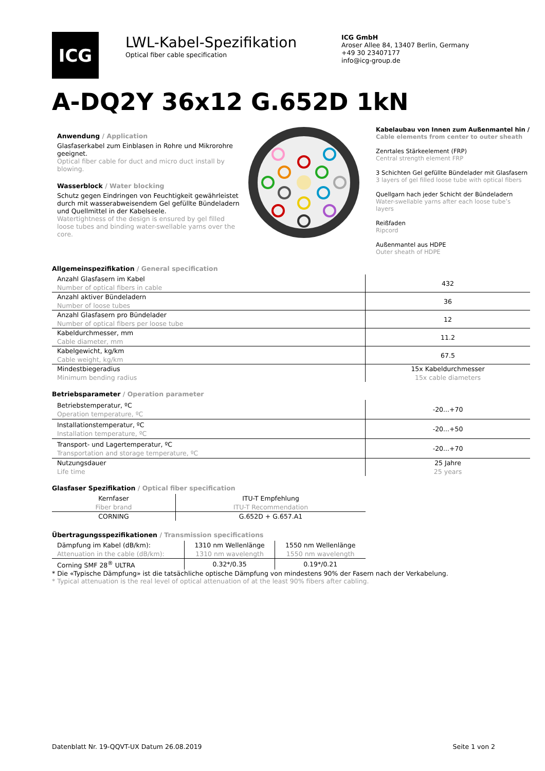ICG
LWL-Kabel-Spezifikation
Optical fiber cable specification
ICG GmbH
Aroser Allee 84, 13407 Berlin, Germany
+49 30 23407177
info@icg-group.de
A-DQ2Y 36x12 G.652D 1kN
Anwendung / Application
Glasfaserkabel zum Einblasen in Rohre und Mikrorohre geeignet.
Optical fiber cable for duct and micro duct install by blowing.
Wasserblock / Water blocking
Schutz gegen Eindringen von Feuchtigkeit gewährleistet durch mit wasserabweisendem Gel gefüllte Bündeladern und Quellmittel in der Kabelseele.
Watertightness of the design is ensured by gel filled loose tubes and binding water-swellable yarns over the core.
Kabelaubau von Innen zum Außenmantel hin /
Cable elements from center to outer sheath
Zenrtales Stärkeelement (FRP)
Central strength element FRP
3 Schichten Gel gefüllte Bündelader mit Glasfasern
3 layers of gel filled loose tube with optical fibers
Quellgarn hach jeder Schicht der Bündeladern
Water-swellable yarns after each loose tube’s layers
Reißfaden
Ripcord
Außenmantel aus HDPE
Outer sheath of HDPE
Allgemeinspezifikation / General specification
| Anzahl Glasfasern im Kabel Number of optical fibers in cable | 432 |
| Anzahl aktiver Bündeladern Number of loose tubes | 36 |
| Anzahl Glasfasern pro Bündelader Number of optical fibers per loose tube | 12 |
| Kabeldurchmesser, mm Cable diameter, mm | 11.2 |
| Kabelgewicht, kg/km Cable weight, kg/km | 67.5 |
| Mindestbiegeradius Minimum bending radius | 15x Kabeldurchmesser 15x cable diameters |
Betriebsparameter / Operation parameter
| Betriebstemperatur, ºC Operation temperature, ºC | -20...+70 |
| Installationstemperatur, ºC Installation temperature, ºC | -20...+50 |
| Transport- und Lagertemperatur, ºC Transportation and storage temperature, ºC | -20...+70 |
| Nutzungsdauer Life time | 25 Jahre 25 years |
Glasfaser Spezifikation / Optical fiber specification
| Kernfaser Fiber brand | ITU-T Empfehlung ITU-T Recommendation |
| CORNING | G.652D + G.657.A1 |
Übertragungsspezifikationen / Transmission specifications
| Dämpfung im Kabel (dB/km): Attenuation in the cable (dB/km): | 1310 nm Wellenlänge 1310 nm wavelength | 1550 nm Wellenlänge 1550 nm wavelength |
| Corning SMF 28<sup>®</sup> ULTRA | 0.32*/0.35 | 0.19*/0.21 |
* Die «Typische Dämpfung» ist die tatsächliche optische Dämpfung von mindestens 90% der Fasern nach der Verkabelung.
* Typical attenuation is the real level of optical attenuation of at the least 90% fibers after cabling.
Datenblatt Nr. 19-QQVT-UX Datum 26.08.2019 Seite 1 von 2